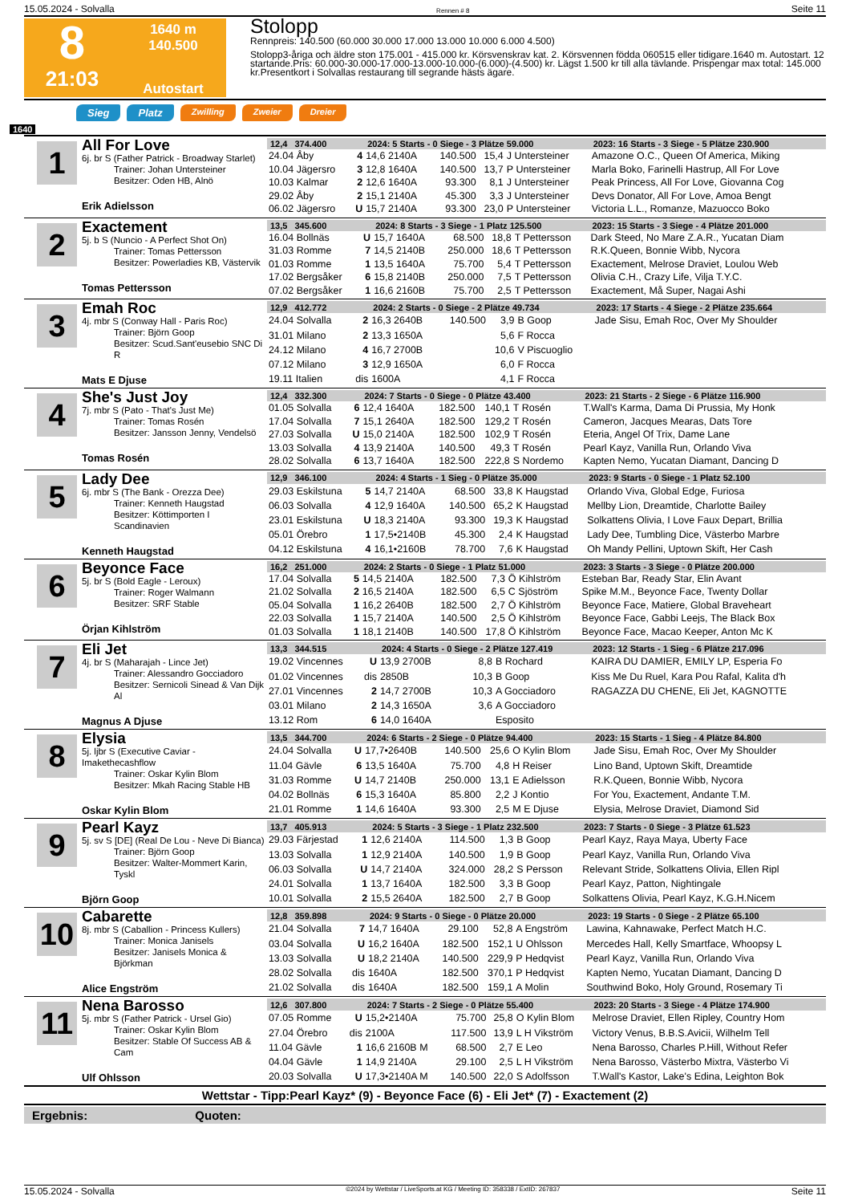15.05.2024 - Solvalla Rennen # 8 Seite 11
8
21:03
1640 m
140.500
Autostart
Stolopp
Rennpreis: 140.500 (60.000 30.000 17.000 13.000 10.000 6.000 4.500)
Stolopp3-åriga och äldre ston 175.001 - 415.000 kr. Körsvenskrav kat. 2. Körsvennen födda 060515 eller tidigare.1640 m. Autostart. 12 startande.Pris: 60.000-30.000-17.000-13.000-10.000-(6.000)-(4.500) kr. Lägst 1.500 kr till alla tävlande. Prispengar max total: 145.000 kr.Presentkort i Solvallas restaurang till segrande hästs ägare.
Sieg Platz Zwilling Zweier Dreier
1640
1
All For Love
6j. br S (Father Patrick - Broadway Starlet)
Trainer: Johan Untersteiner
Besitzer: Oden HB, Alnö
Erik Adielsson
| 12,4 374.400 | | 2024: 5 Starts - 0 Siege - 3 Plätze 59.000 | | | | | 2023: 16 Starts - 3 Siege - 5 Plätze 230.900 |
| --- | --- | --- | --- | --- | --- | --- | --- |
| 24.04 Åby | 4 | 14,6 2140A | 140.500 | 15,4 | J Untersteiner | | Amazone O.C., Queen Of America, Miking |
| 10.04 Jägersro | 3 | 12,8 1640A | 140.500 | 13,7 | P Untersteiner | | Marla Boko, Farinelli Hastrup, All For Love |
| 10.03 Kalmar | 2 | 12,6 1640A | 93.300 | 8,1 | J Untersteiner | | Peak Princess, All For Love, Giovanna Cog |
| 29.02 Åby | 2 | 15,1 2140A | 45.300 | 3,3 | J Untersteiner | | Devs Donator, All For Love, Amoa Bengt |
| 06.02 Jägersro | U | 15,7 2140A | 93.300 | 23,0 | P Untersteiner | | Victoria L.L., Romanze, Mazuocco Boko |
2
Exactement
5j. b S (Nuncio - A Perfect Shot On)
Trainer: Tomas Pettersson
Besitzer: Powerladies KB, Västervik
Tomas Pettersson
| 13,5 345.600 | | 2024: 8 Starts - 3 Siege - 1 Platz 125.500 | | | | | 2023: 15 Starts - 3 Siege - 4 Plätze 201.000 |
| --- | --- | --- | --- | --- | --- | --- | --- |
| 16.04 Bollnäs | U | 15,7 1640A | 68.500 | 18,8 | T Pettersson | | Dark Steed, No Mare Z.A.R., Yucatan Diam |
| 31.03 Romme | 7 | 14,5 2140B | 250.000 | 18,6 | T Pettersson | | R.K.Queen, Bonnie Wibb, Nycora |
| 01.03 Romme | 1 | 13,5 1640A | 75.700 | 5,4 | T Pettersson | | Exactement, Melrose Draviet, Loulou Web |
| 17.02 Bergsåker | 6 | 15,8 2140B | 250.000 | 7,5 | T Pettersson | | Olivia C.H., Crazy Life, Vilja T.Y.C. |
| 07.02 Bergsåker | 1 | 16,6 2160B | 75.700 | 2,5 | T Pettersson | | Exactement, Må Super, Nagai Ashi |
3
Emah Roc
4j. mbr S (Conway Hall - Paris Roc)
Trainer: Björn Goop
Besitzer: Scud.Sant'eusebio SNC Di R
Mats E Djuse
| 12,9 412.772 | | 2024: 2 Starts - 0 Siege - 2 Plätze 49.734 | | | | | 2023: 17 Starts - 4 Siege - 2 Plätze 235.664 |
| --- | --- | --- | --- | --- | --- | --- | --- |
| 24.04 Solvalla | 2 | 16,3 2640B | 140.500 | 3,9 | B Goop | | Jade Sisu, Emah Roc, Over My Shoulder |
| 31.01 Milano | 2 | 13,3 1650A | | 5,6 | F Rocca | | |
| 24.12 Milano | 4 | 16,7 2700B | | 10,6 | V Piscuoglio | | |
| 07.12 Milano | 3 | 12,9 1650A | | 6,0 | F Rocca | | |
| 19.11 Italien | dis | 1600A | | 4,1 | F Rocca | | |
4
She's Just Joy
7j. mbr S (Pato - That's Just Me)
Trainer: Tomas Rosén
Besitzer: Jansson Jenny, Vendelsö
Tomas Rosén
| 12,4 332.300 | | 2024: 7 Starts - 0 Siege - 0 Plätze 43.400 | | | | | 2023: 21 Starts - 2 Siege - 6 Plätze 116.900 |
| --- | --- | --- | --- | --- | --- | --- | --- |
| 01.05 Solvalla | 6 | 12,4 1640A | 182.500 | 140,1 | T Rosén | | T.Wall's Karma, Dama Di Prussia, My Honk |
| 17.04 Solvalla | 7 | 15,1 2640A | 182.500 | 129,2 | T Rosén | | Cameron, Jacques Mearas, Dats Tore |
| 27.03 Solvalla | U | 15,0 2140A | 182.500 | 102,9 | T Rosén | | Eteria, Angel Of Trix, Dame Lane |
| 13.03 Solvalla | 4 | 13,9 2140A | 140.500 | 49,3 | T Rosén | | Pearl Kayz, Vanilla Run, Orlando Viva |
| 28.02 Solvalla | 6 | 13,7 1640A | 182.500 | 222,8 | S Nordemo | | Kapten Nemo, Yucatan Diamant, Dancing D |
5
Lady Dee
6j. mbr S (The Bank - Orezza Dee)
Trainer: Kenneth Haugstad
Besitzer: Köttimporten I Scandinavien
Kenneth Haugstad
| 12,9 346.100 | | 2024: 4 Starts - 1 Sieg - 0 Plätze 35.000 | | | | | 2023: 9 Starts - 0 Siege - 1 Platz 52.100 |
| --- | --- | --- | --- | --- | --- | --- | --- |
| 29.03 Eskilstuna | 5 | 14,7 2140A | 68.500 | 33,8 | K Haugstad | | Orlando Viva, Global Edge, Furiosa |
| 06.03 Solvalla | 4 | 12,9 1640A | 140.500 | 65,2 | K Haugstad | | Mellby Lion, Dreamtide, Charlotte Bailey |
| 23.01 Eskilstuna | U | 18,3 2140A | 93.300 | 19,3 | K Haugstad | | Solkattens Olivia, I Love Faux Depart, Brillia |
| 05.01 Örebro | 1 | 17,5•2140B | 45.300 | 2,4 | K Haugstad | | Lady Dee, Tumbling Dice, Västerbo Marbre |
| 04.12 Eskilstuna | 4 | 16,1•2160B | 78.700 | 7,6 | K Haugstad | | Oh Mandy Pellini, Uptown Skift, Her Cash |
6
Beyonce Face
5j. br S (Bold Eagle - Leroux)
Trainer: Roger Walmann
Besitzer: SRF Stable
Örjan Kihlström
| 16,2 251.000 | | 2024: 2 Starts - 0 Siege - 1 Platz 51.000 | | | | | 2023: 3 Starts - 3 Siege - 0 Plätze 200.000 |
| --- | --- | --- | --- | --- | --- | --- | --- |
| 17.04 Solvalla | 5 | 14,5 2140A | 182.500 | 7,3 | Ö Kihlström | | Esteban Bar, Ready Star, Elin Avant |
| 21.02 Solvalla | 2 | 16,5 2140A | 182.500 | 6,5 | C Sjöström | | Spike M.M., Beyonce Face, Twenty Dollar |
| 05.04 Solvalla | 1 | 16,2 2640B | 182.500 | 2,7 | Ö Kihlström | | Beyonce Face, Matiere, Global Braveheart |
| 22.03 Solvalla | 1 | 15,7 2140A | 140.500 | 2,5 | Ö Kihlström | | Beyonce Face, Gabbi Leejs, The Black Box |
| 01.03 Solvalla | 1 | 18,1 2140B | 140.500 | 17,8 | Ö Kihlström | | Beyonce Face, Macao Keeper, Anton Mc K |
7
Eli Jet
4j. br S (Maharajah - Lince Jet)
Trainer: Alessandro Gocciadoro
Besitzer: Sernicoli Sinead & Van Dijk Al
Magnus A Djuse
| 13,3 344.515 | | 2024: 4 Starts - 0 Siege - 2 Plätze 127.419 | | | | | 2023: 12 Starts - 1 Sieg - 6 Plätze 217.096 |
| --- | --- | --- | --- | --- | --- | --- | --- |
| 19.02 Vincennes | U | 13,9 2700B | | 8,8 | B Rochard | | KAIRA DU DAMIER, EMILY LP, Esperia Fo |
| 01.02 Vincennes | dis | 2850B | | 10,3 | B Goop | | Kiss Me Du Ruel, Kara Pou Rafal, Kalita d'h |
| 27.01 Vincennes | 2 | 14,7 2700B | | 10,3 | A Gocciadoro | | RAGAZZA DU CHENE, Eli Jet, KAGNOTTE |
| 03.01 Milano | 2 | 14,3 1650A | | 3,6 | A Gocciadoro | | |
| 13.12 Rom | 6 | 14,0 1640A | | | Esposito | | |
8
Elysia
5j. ljbr S (Executive Caviar - Imakethecashflow
Trainer: Oskar Kylin Blom
Besitzer: Mkah Racing Stable HB
Oskar Kylin Blom
| 13,5 344.700 | | 2024: 6 Starts - 2 Siege - 0 Plätze 94.400 | | | | | 2023: 15 Starts - 1 Sieg - 4 Plätze 84.800 |
| --- | --- | --- | --- | --- | --- | --- | --- |
| 24.04 Solvalla | U | 17,7•2640B | 140.500 | 25,6 | O Kylin Blom | | Jade Sisu, Emah Roc, Over My Shoulder |
| 11.04 Gävle | 6 | 13,5 1640A | 75.700 | 4,8 | H Reiser | | Lino Band, Uptown Skift, Dreamtide |
| 31.03 Romme | U | 14,7 2140B | 250.000 | 13,1 | E Adielsson | | R.K.Queen, Bonnie Wibb, Nycora |
| 04.02 Bollnäs | 6 | 15,3 1640A | 85.800 | 2,2 | J Kontio | | For You, Exactement, Andante T.M. |
| 21.01 Romme | 1 | 14,6 1640A | 93.300 | 2,5 | M E Djuse | | Elysia, Melrose Draviet, Diamond Sid |
9
Pearl Kayz
5j. sv S [DE] (Real De Lou - Neve Di Bianca)
Trainer: Björn Goop
Besitzer: Walter-Mommert Karin, Tyskl
Björn Goop
| 13,7 405.913 | | 2024: 5 Starts - 3 Siege - 1 Platz 232.500 | | | | | 2023: 7 Starts - 0 Siege - 3 Plätze 61.523 |
| --- | --- | --- | --- | --- | --- | --- | --- |
| 29.03 Färjestad | 1 | 12,6 2140A | 114.500 | 1,3 | B Goop | | Pearl Kayz, Raya Maya, Uberty Face |
| 13.03 Solvalla | 1 | 12,9 2140A | 140.500 | 1,9 | B Goop | | Pearl Kayz, Vanilla Run, Orlando Viva |
| 06.03 Solvalla | U | 14,7 2140A | 324.000 | 28,2 | S Persson | | Relevant Stride, Solkattens Olivia, Ellen Ripl |
| 24.01 Solvalla | 1 | 13,7 1640A | 182.500 | 3,3 | B Goop | | Pearl Kayz, Patton, Nightingale |
| 10.01 Solvalla | 2 | 15,5 2640A | 182.500 | 2,7 | B Goop | | Solkattens Olivia, Pearl Kayz, K.G.H.Nicem |
10
Cabarette
8j. mbr S (Caballion - Princess Kullers)
Trainer: Monica Janisels
Besitzer: Janisels Monica & Björkman
Alice Engström
| 12,8 359.898 | | 2024: 9 Starts - 0 Siege - 0 Plätze 20.000 | | | | | 2023: 19 Starts - 0 Siege - 2 Plätze 65.100 |
| --- | --- | --- | --- | --- | --- | --- | --- |
| 21.04 Solvalla | 7 | 14,7 1640A | 29.100 | 52,8 | A Engström | | Lawina, Kahnawake, Perfect Match H.C. |
| 03.04 Solvalla | U | 16,2 1640A | 182.500 | 152,1 | U Ohlsson | | Mercedes Hall, Kelly Smartface, Whoopsy L |
| 13.03 Solvalla | U | 18,2 2140A | 140.500 | 229,9 | P Hedqvist | | Pearl Kayz, Vanilla Run, Orlando Viva |
| 28.02 Solvalla | dis | 1640A | 182.500 | 370,1 | P Hedqvist | | Kapten Nemo, Yucatan Diamant, Dancing D |
| 21.02 Solvalla | dis | 1640A | 182.500 | 159,1 | A Molin | | Southwind Boko, Holy Ground, Rosemary Ti |
11
Nena Barosso
5j. mbr S (Father Patrick - Ursel Gio)
Trainer: Oskar Kylin Blom
Besitzer: Stable Of Success AB & Cam
Ulf Ohlsson
| 12,6 307.800 | | 2024: 7 Starts - 2 Siege - 0 Plätze 55.400 | | | | | 2023: 20 Starts - 3 Siege - 4 Plätze 174.900 |
| --- | --- | --- | --- | --- | --- | --- | --- |
| 07.05 Romme | U | 15,2•2140A | 75.700 | 25,8 | O Kylin Blom | | Melrose Draviet, Ellen Ripley, Country Hom |
| 27.04 Örebro | dis | 2100A | 117.500 | 13,9 | L H Vikström | | Victory Venus, B.B.S.Avicii, Wilhelm Tell |
| 11.04 Gävle | 1 | 16,6 2160B M | 68.500 | 2,7 | E Leo | | Nena Barosso, Charles P.Hill, Without Refer |
| 04.04 Gävle | 1 | 14,9 2140A | 29.100 | 2,5 | L H Vikström | | Nena Barosso, Västerbo Mixtra, Västerbo Vi |
| 20.03 Solvalla | U | 17,3•2140A M | 140.500 | 22,0 | S Adolfsson | | T.Wall's Kastor, Lake's Edina, Leighton Bok |
Wettstar - Tipp:Pearl Kayz* (9) - Beyonce Face (6) - Eli Jet* (7) - Exactement (2)
Ergebnis: Quoten:
15.05.2024 - Solvalla ©2024 by Wettstar / LiveSports.at KG / Meeting ID: 358338 / ExtID: 267837 Seite 11